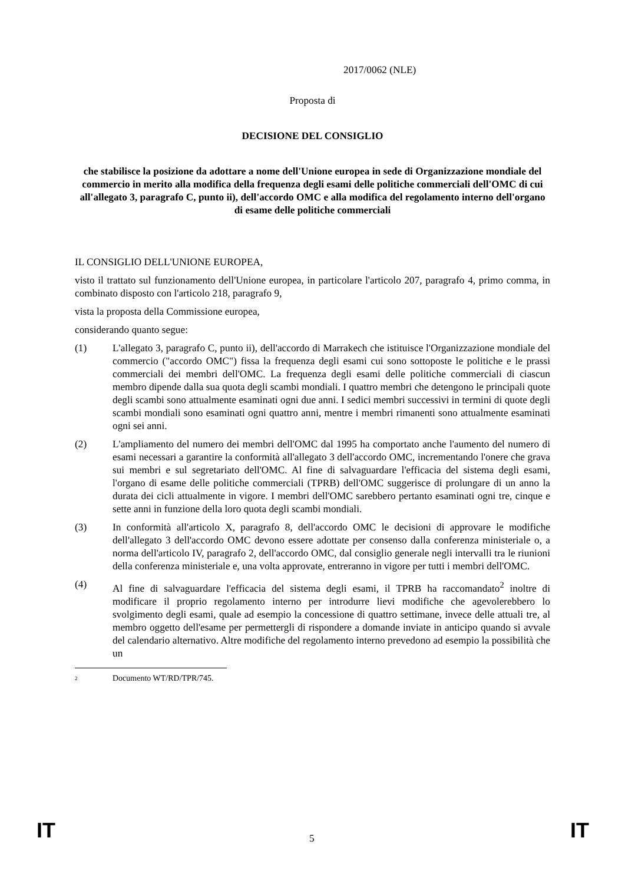2017/0062 (NLE)
Proposta di
DECISIONE DEL CONSIGLIO
che stabilisce la posizione da adottare a nome dell'Unione europea in sede di Organizzazione mondiale del commercio in merito alla modifica della frequenza degli esami delle politiche commerciali dell'OMC di cui all'allegato 3, paragrafo C, punto ii), dell'accordo OMC e alla modifica del regolamento interno dell'organo di esame delle politiche commerciali
IL CONSIGLIO DELL'UNIONE EUROPEA,
visto il trattato sul funzionamento dell'Unione europea, in particolare l'articolo 207, paragrafo 4, primo comma, in combinato disposto con l'articolo 218, paragrafo 9,
vista la proposta della Commissione europea,
considerando quanto segue:
(1) L'allegato 3, paragrafo C, punto ii), dell'accordo di Marrakech che istituisce l'Organizzazione mondiale del commercio ("accordo OMC") fissa la frequenza degli esami cui sono sottoposte le politiche e le prassi commerciali dei membri dell'OMC. La frequenza degli esami delle politiche commerciali di ciascun membro dipende dalla sua quota degli scambi mondiali. I quattro membri che detengono le principali quote degli scambi sono attualmente esaminati ogni due anni. I sedici membri successivi in termini di quote degli scambi mondiali sono esaminati ogni quattro anni, mentre i membri rimanenti sono attualmente esaminati ogni sei anni.
(2) L'ampliamento del numero dei membri dell'OMC dal 1995 ha comportato anche l'aumento del numero di esami necessari a garantire la conformità all'allegato 3 dell'accordo OMC, incrementando l'onere che grava sui membri e sul segretariato dell'OMC. Al fine di salvaguardare l'efficacia del sistema degli esami, l'organo di esame delle politiche commerciali (TPRB) dell'OMC suggerisce di prolungare di un anno la durata dei cicli attualmente in vigore. I membri dell'OMC sarebbero pertanto esaminati ogni tre, cinque e sette anni in funzione della loro quota degli scambi mondiali.
(3) In conformità all'articolo X, paragrafo 8, dell'accordo OMC le decisioni di approvare le modifiche dell'allegato 3 dell'accordo OMC devono essere adottate per consenso dalla conferenza ministeriale o, a norma dell'articolo IV, paragrafo 2, dell'accordo OMC, dal consiglio generale negli intervalli tra le riunioni della conferenza ministeriale e, una volta approvate, entreranno in vigore per tutti i membri dell'OMC.
(4) Al fine di salvaguardare l'efficacia del sistema degli esami, il TPRB ha raccomandato<sup>2</sup> inoltre di modificare il proprio regolamento interno per introdurre lievi modifiche che agevolerebbero lo svolgimento degli esami, quale ad esempio la concessione di quattro settimane, invece delle attuali tre, al membro oggetto dell'esame per permettergli di rispondere a domande inviate in anticipo quando si avvale del calendario alternativo. Altre modifiche del regolamento interno prevedono ad esempio la possibilità che un
2
Documento WT/RD/TPR/745.
IT 5 IT